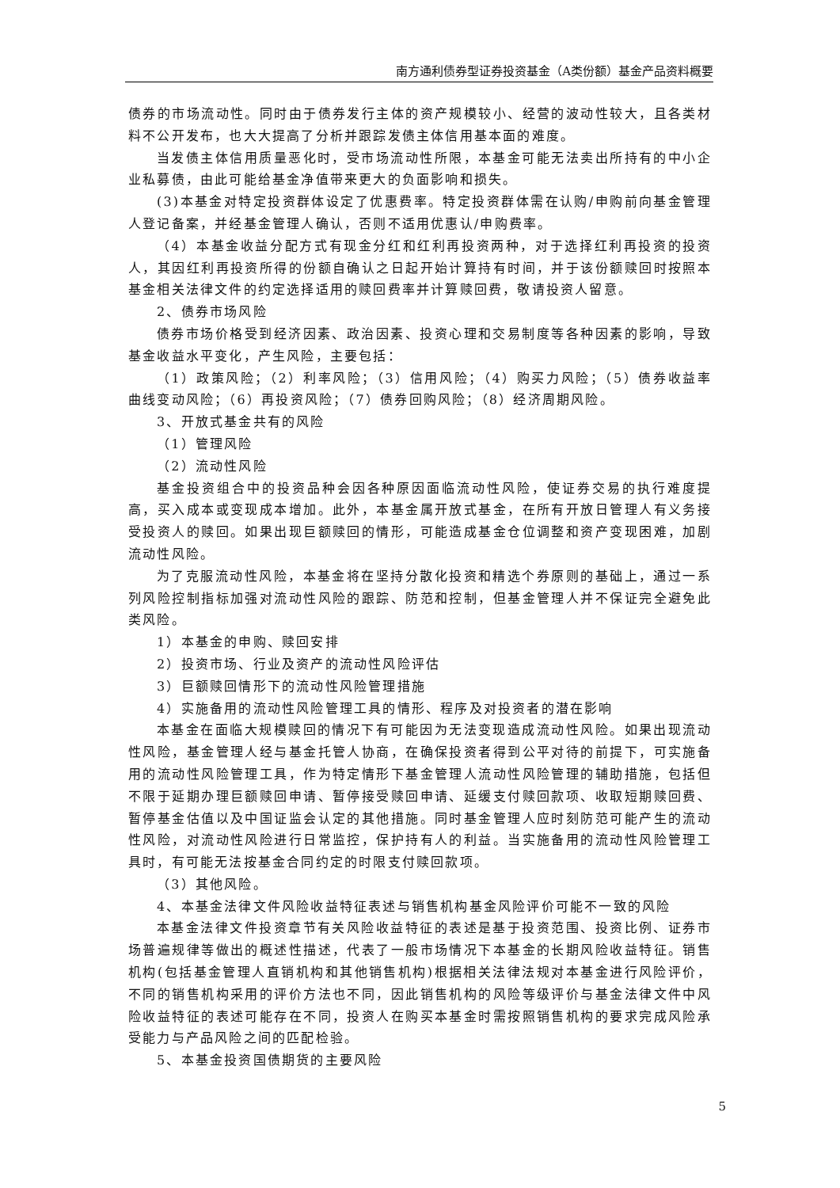南方通利债券型证券投资基金（A类份额）基金产品资料概要
债券的市场流动性。同时由于债券发行主体的资产规模较小、经营的波动性较大，且各类材料不公开发布，也大大提高了分析并跟踪发债主体信用基本面的难度。
当发债主体信用质量恶化时，受市场流动性所限，本基金可能无法卖出所持有的中小企业私募债，由此可能给基金净值带来更大的负面影响和损失。
(3)本基金对特定投资群体设定了优惠费率。特定投资群体需在认购/申购前向基金管理人登记备案，并经基金管理人确认，否则不适用优惠认/申购费率。
（4）本基金收益分配方式有现金分红和红利再投资两种，对于选择红利再投资的投资人，其因红利再投资所得的份额自确认之日起开始计算持有时间，并于该份额赎回时按照本基金相关法律文件的约定选择适用的赎回费率并计算赎回费，敬请投资人留意。
2、债券市场风险
债券市场价格受到经济因素、政治因素、投资心理和交易制度等各种因素的影响，导致基金收益水平变化，产生风险，主要包括：
（1）政策风险；（2）利率风险；（3）信用风险；（4）购买力风险；（5）债券收益率曲线变动风险；（6）再投资风险；（7）债券回购风险；（8）经济周期风险。
3、开放式基金共有的风险
（1）管理风险
（2）流动性风险
基金投资组合中的投资品种会因各种原因面临流动性风险，使证券交易的执行难度提高，买入成本或变现成本增加。此外，本基金属开放式基金，在所有开放日管理人有义务接受投资人的赎回。如果出现巨额赎回的情形，可能造成基金仓位调整和资产变现困难，加剧流动性风险。
为了克服流动性风险，本基金将在坚持分散化投资和精选个券原则的基础上，通过一系列风险控制指标加强对流动性风险的跟踪、防范和控制，但基金管理人并不保证完全避免此类风险。
1）本基金的申购、赎回安排
2）投资市场、行业及资产的流动性风险评估
3）巨额赎回情形下的流动性风险管理措施
4）实施备用的流动性风险管理工具的情形、程序及对投资者的潜在影响
本基金在面临大规模赎回的情况下有可能因为无法变现造成流动性风险。如果出现流动性风险，基金管理人经与基金托管人协商，在确保投资者得到公平对待的前提下，可实施备用的流动性风险管理工具，作为特定情形下基金管理人流动性风险管理的辅助措施，包括但不限于延期办理巨额赎回申请、暂停接受赎回申请、延缓支付赎回款项、收取短期赎回费、暂停基金估值以及中国证监会认定的其他措施。同时基金管理人应时刻防范可能产生的流动性风险，对流动性风险进行日常监控，保护持有人的利益。当实施备用的流动性风险管理工具时，有可能无法按基金合同约定的时限支付赎回款项。
（3）其他风险。
4、本基金法律文件风险收益特征表述与销售机构基金风险评价可能不一致的风险
本基金法律文件投资章节有关风险收益特征的表述是基于投资范围、投资比例、证券市场普遍规律等做出的概述性描述，代表了一般市场情况下本基金的长期风险收益特征。销售机构(包括基金管理人直销机构和其他销售机构)根据相关法律法规对本基金进行风险评价，不同的销售机构采用的评价方法也不同，因此销售机构的风险等级评价与基金法律文件中风险收益特征的表述可能存在不同，投资人在购买本基金时需按照销售机构的要求完成风险承受能力与产品风险之间的匹配检验。
5、本基金投资国债期货的主要风险
5